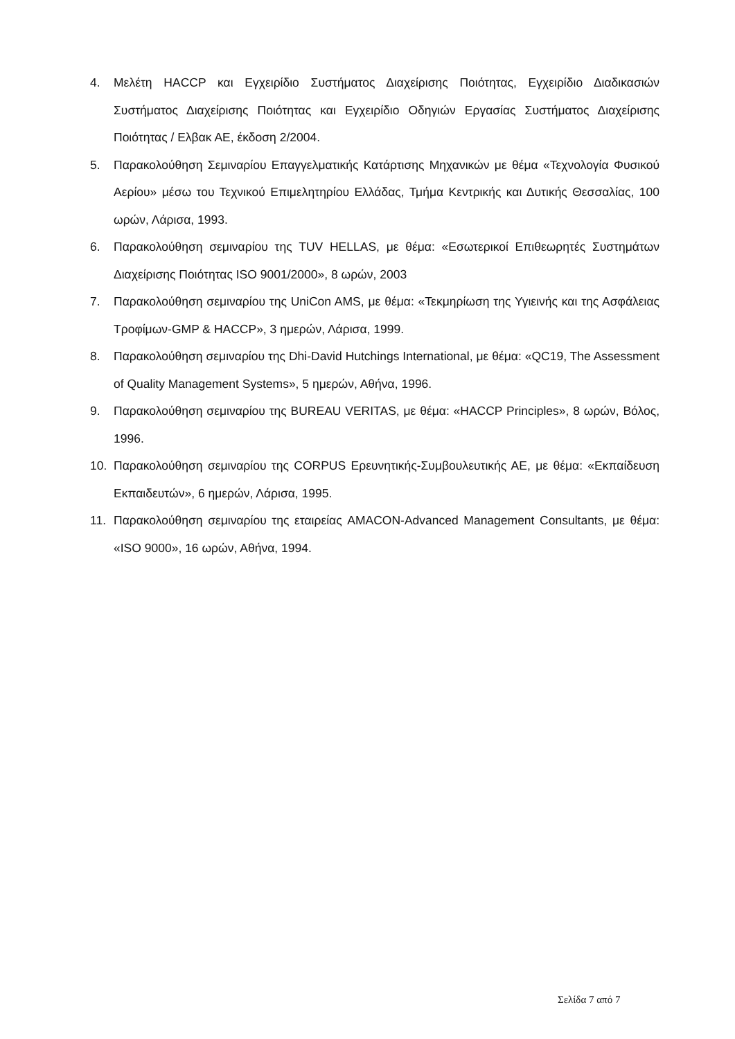4. Μελέτη HACCP και Εγχειρίδιο Συστήματος Διαχείρισης Ποιότητας, Εγχειρίδιο Διαδικασιών Συστήματος Διαχείρισης Ποιότητας και Εγχειρίδιο Οδηγιών Εργασίας Συστήματος Διαχείρισης Ποιότητας / Ελβακ ΑΕ, έκδοση 2/2004.
5. Παρακολούθηση Σεμιναρίου Επαγγελματικής Κατάρτισης Μηχανικών με θέμα «Τεχνολογία Φυσικού Αερίου» μέσω του Τεχνικού Επιμελητηρίου Ελλάδας, Τμήμα Κεντρικής και Δυτικής Θεσσαλίας, 100 ωρών, Λάρισα, 1993.
6. Παρακολούθηση σεμιναρίου της TUV HELLAS, με θέμα: «Εσωτερικοί Επιθεωρητές Συστημάτων Διαχείρισης Ποιότητας ISO 9001/2000», 8 ωρών, 2003
7. Παρακολούθηση σεμιναρίου της UniCon AMS, με θέμα: «Τεκμηρίωση της Υγιεινής και της Ασφάλειας Τροφίμων-GMP & HACCP», 3 ημερών, Λάρισα, 1999.
8. Παρακολούθηση σεμιναρίου της Dhi-David Hutchings International, με θέμα: «QC19, The Assessment of Quality Management Systems», 5 ημερών, Αθήνα, 1996.
9. Παρακολούθηση σεμιναρίου της BUREAU VERITAS, με θέμα: «HACCP Principles», 8 ωρών, Βόλος, 1996.
10. Παρακολούθηση σεμιναρίου της CORPUS Ερευνητικής-Συμβουλευτικής ΑΕ, με θέμα: «Εκπαίδευση Εκπαιδευτών», 6 ημερών, Λάρισα, 1995.
11. Παρακολούθηση σεμιναρίου της εταιρείας AMACON-Advanced Management Consultants, με θέμα: «ISO 9000», 16 ωρών, Αθήνα, 1994.
Σελίδα 7 από 7